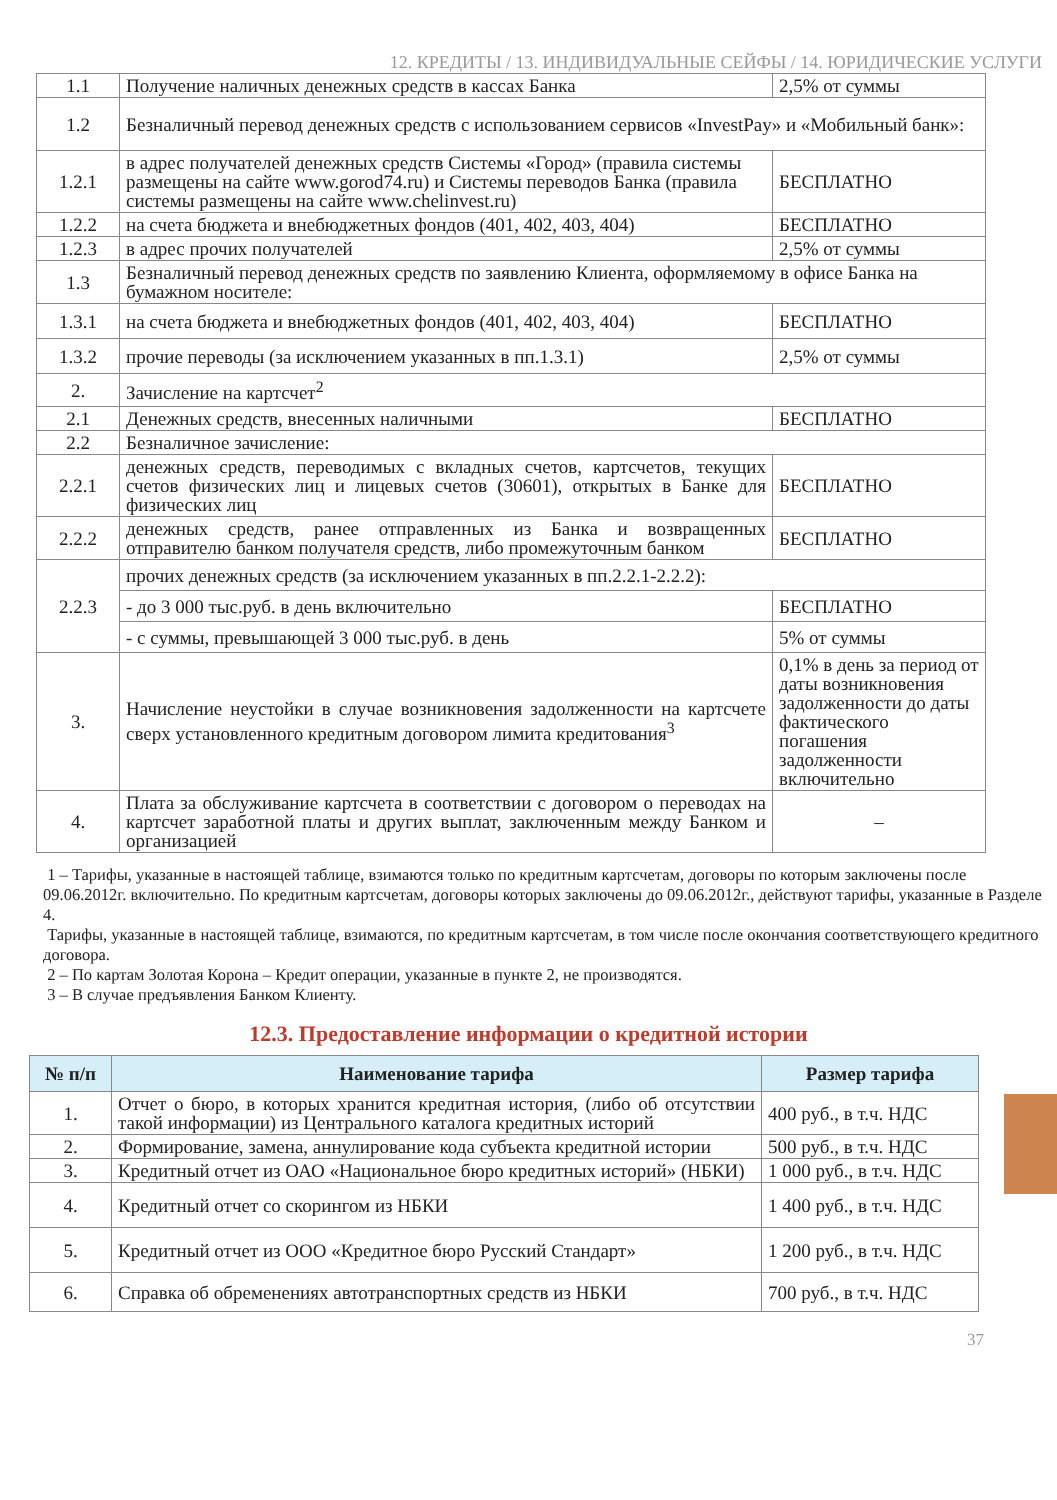12. КРЕДИТЫ / 13. ИНДИВИДУАЛЬНЫЕ СЕЙФЫ / 14. ЮРИДИЧЕСКИЕ УСЛУГИ
| 1.1 | Получение наличных денежных средств в кассах Банка | 2,5% от суммы |
| 1.2 | Безналичный перевод денежных средств с использованием сервисов «InvestPay» и «Мобильный банк»: | |
| 1.2.1 | в адрес получателей денежных средств Системы «Город» (правила системы размещены на сайте www.gorod74.ru) и Системы переводов Банка (правила системы размещены на сайте www.chelinvest.ru) | БЕСПЛАТНО |
| 1.2.2 | на счета бюджета и внебюджетных фондов (401, 402, 403, 404) | БЕСПЛАТНО |
| 1.2.3 | в адрес прочих получателей | 2,5% от суммы |
| 1.3 | Безналичный перевод денежных средств по заявлению Клиента, оформляемому в офисе Банка на бумажном носителе: | |
| 1.3.1 | на счета бюджета и внебюджетных фондов (401, 402, 403, 404) | БЕСПЛАТНО |
| 1.3.2 | прочие переводы (за исключением указанных в пп.1.3.1) | 2,5% от суммы |
| 2. | Зачисление на картсчет<sup>2</sup> | |
| 2.1 | Денежных средств, внесенных наличными | БЕСПЛАТНО |
| 2.2 | Безналичное зачисление: | |
| 2.2.1 | денежных средств, переводимых с вкладных счетов, картсчетов, текущих счетов физических лиц и лицевых счетов (30601), открытых в Банке для физических лиц | БЕСПЛАТНО |
| 2.2.2 | денежных средств, ранее отправленных из Банка и возвращенных отправителю банком получателя средств, либо промежуточным банком | БЕСПЛАТНО |
| 2.2.3 | прочих денежных средств (за исключением указанных в пп.2.2.1-2.2.2): | |
| | - до 3 000 тыс.руб. в день включительно | БЕСПЛАТНО |
| | - с суммы, превышающей 3 000 тыс.руб. в день | 5% от суммы |
| 3. | Начисление неустойки в случае возникновения задолженности на картсчете сверх установленного кредитным договором лимита кредитования<sup>3</sup> | 0,1% в день за период от даты возникновения задолженности до даты фактического погашения задолженности включительно |
| 4. | Плата за обслуживание картсчета в соответствии с договором о переводах на картсчет заработной платы и других выплат, заключенным между Банком и организацией | – |
1 – Тарифы, указанные в настоящей таблице, взимаются только по кредитным картсчетам, договоры по которым заключены после 09.06.2012г. включительно. По кредитным картсчетам, договоры которых заключены до 09.06.2012г., действуют тарифы, указанные в Разделе 4.
Тарифы, указанные в настоящей таблице, взимаются, по кредитным картсчетам, в том числе после окончания соответствующего кредитного договора.
2 – По картам Золотая Корона – Кредит операции, указанные в пункте 2, не производятся.
3 – В случае предъявления Банком Клиенту.
12.3. Предоставление информации о кредитной истории
| № п/п | Наименование тарифа | Размер тарифа |
| --- | --- | --- |
| 1. | Отчет о бюро, в которых хранится кредитная история, (либо об отсутствии такой информации) из Центрального каталога кредитных историй | 400 руб., в т.ч. НДС |
| 2. | Формирование, замена, аннулирование кода субъекта кредитной истории | 500 руб., в т.ч. НДС |
| 3. | Кредитный отчет из ОАО «Национальное бюро кредитных историй» (НБКИ) | 1 000 руб., в т.ч. НДС |
| 4. | Кредитный отчет со скорингом из НБКИ | 1 400 руб., в т.ч. НДС |
| 5. | Кредитный отчет из ООО «Кредитное бюро Русский Стандарт» | 1 200 руб., в т.ч. НДС |
| 6. | Справка об обременениях автотранспортных средств из НБКИ | 700 руб., в т.ч. НДС |
37